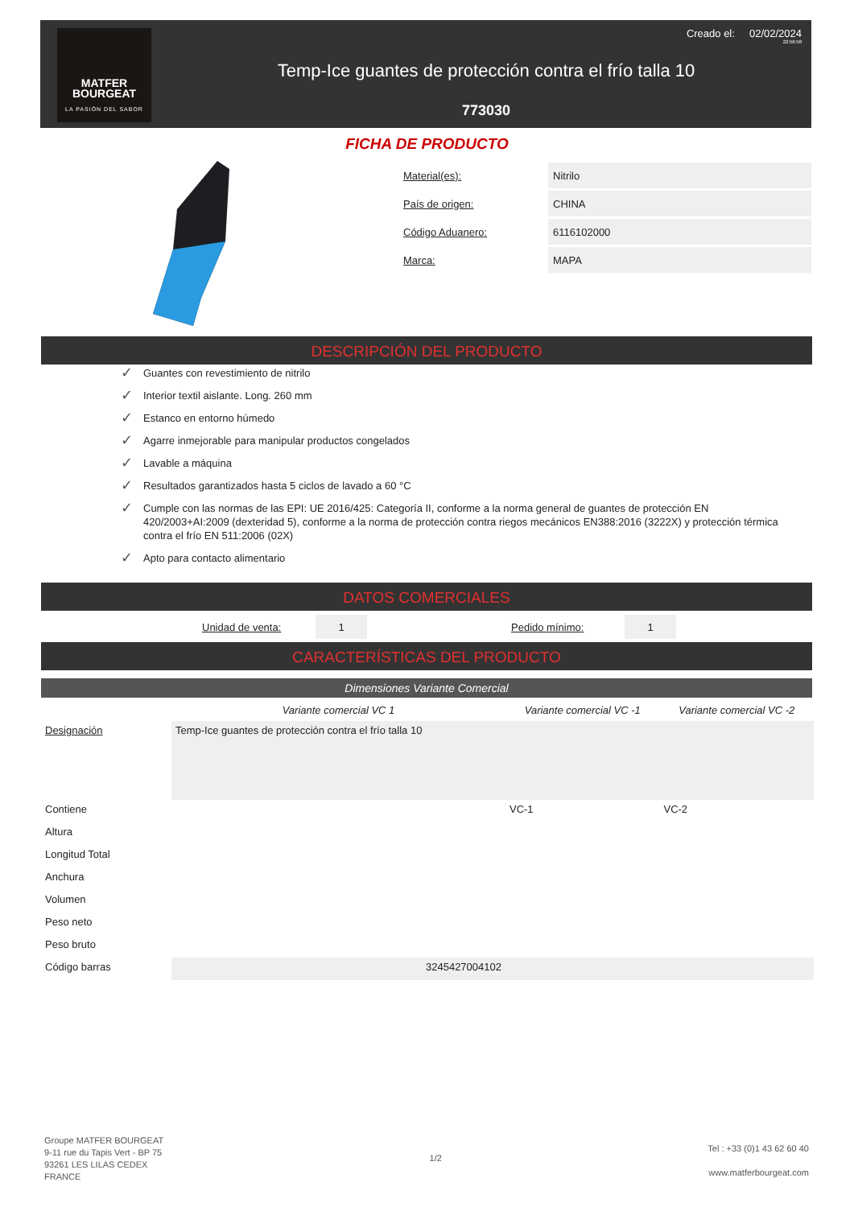MATFER
BOURGEAT
LA PASIÓN DEL SABOR
Creado el: 02/02/2024
22:56:58
Temp-Ice guantes de protección contra el frío talla 10
773030
FICHA DE PRODUCTO
| Material(es): | Nitrilo |
| País de origen: | CHINA |
| Código Aduanero: | 6116102000 |
| Marca: | MAPA |
DESCRIPCIÓN DEL PRODUCTO
✓ Guantes con revestimiento de nitrilo
✓ Interior textil aislante. Long. 260 mm
✓ Estanco en entorno húmedo
✓ Agarre inmejorable para manipular productos congelados
✓ Lavable a máquina
✓ Resultados garantizados hasta 5 ciclos de lavado a 60 °C
✓ Cumple con las normas de las EPI: UE 2016/425: Categoría II, conforme a la norma general de guantes de protección EN 420/2003+AI:2009 (dexteridad 5), conforme a la norma de protección contra riegos mecánicos EN388:2016 (3222X) y protección térmica contra el frío EN 511:2006 (02X)
✓ Apto para contacto alimentario
DATOS COMERCIALES
| | Unidad de venta: | 1 | | Pedido mínimo: | 1 | |
CARACTERÍSTICAS DEL PRODUCTO
Dimensiones Variante Comercial
| | Variante comercial VC 1 | Variante comercial VC -1 | Variante comercial VC -2 |
| --- | --- | --- | --- |
| Designación | Temp-Ice guantes de protección contra el frío talla 10 | | |
| Contiene | | VC-1 | VC-2 |
| Altura | | | |
| Longitud Total | | | |
| Anchura | | | |
| Volumen | | | |
| Peso neto | | | |
| Peso bruto | | | |
| Código barras | 3245427004102 | | |
Groupe MATFER BOURGEAT
9-11 rue du Tapis Vert - BP 75
93261 LES LILAS CEDEX
FRANCE
1/2
Tel : +33 (0)1 43 62 60 40
www.matferbourgeat.com